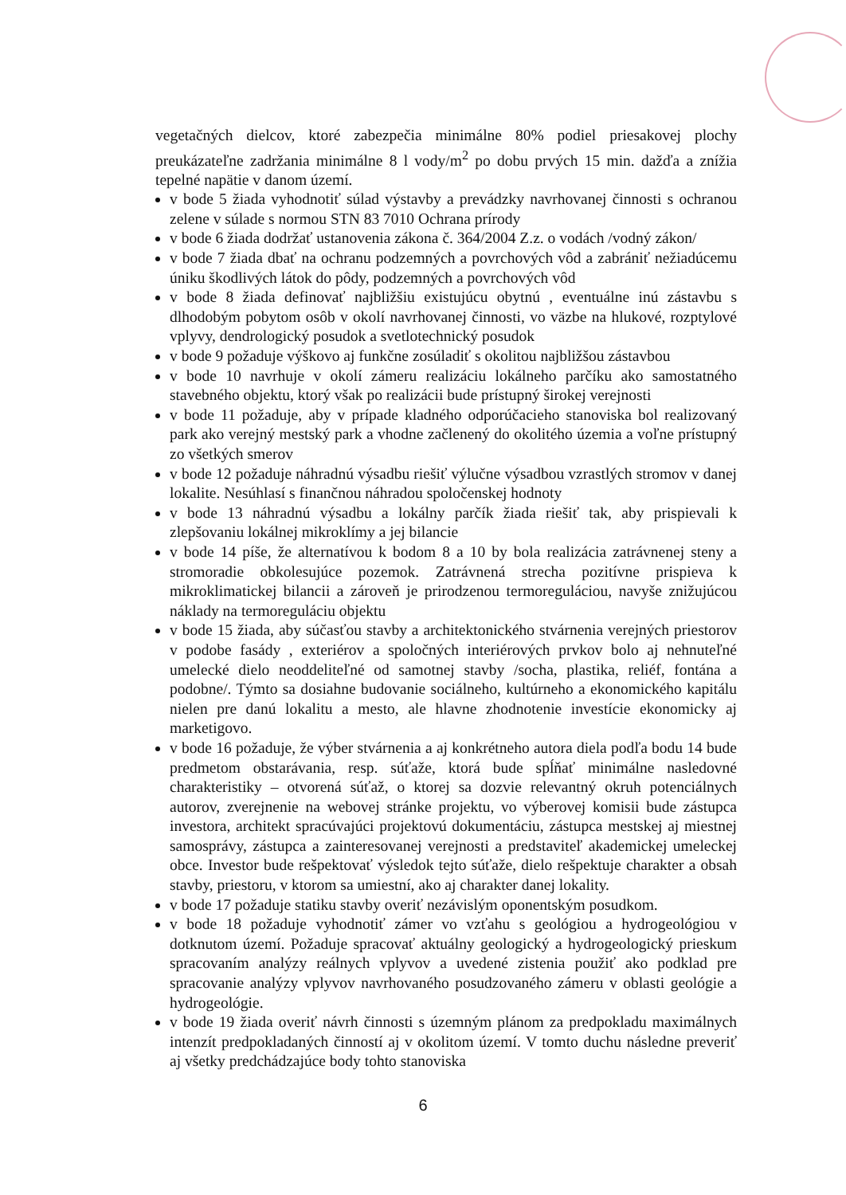vegetačných dielcov, ktoré zabezpečia minimálne 80% podiel priesakovej plochy preukázateľne zadržania minimálne 8 l vody/m<sup>2</sup> po dobu prvých 15 min. dažďa a znížia tepelné napätie v danom území.
v bode 5 žiada vyhodnotiť súlad výstavby a prevádzky navrhovanej činnosti s ochranou zelene v súlade s normou STN 83 7010 Ochrana prírody
v bode 6 žiada dodržať ustanovenia zákona č. 364/2004 Z.z. o vodách /vodný zákon/
v bode 7 žiada dbať na ochranu podzemných a povrchových vôd a zabrániť nežiadúcemu úniku škodlivých látok do pôdy, podzemných a povrchových vôd
v bode 8 žiada definovať najbližšiu existujúcu obytnú , eventuálne inú zástavbu s dlhodobým pobytom osôb v okolí navrhovanej činnosti, vo väzbe na hlukové, rozptylové vplyvy, dendrologický posudok a svetlotechnický posudok
v bode 9 požaduje výškovo aj funkčne zosúladiť s okolitou najbližšou zástavbou
v bode 10 navrhuje v okolí zámeru realizáciu lokálneho parčíku ako samostatného stavebného objektu, ktorý však po realizácii bude prístupný širokej verejnosti
v bode 11 požaduje, aby v prípade kladného odporúčacieho stanoviska bol realizovaný park ako verejný mestský park a vhodne začlenený do okolitého územia a voľne prístupný zo všetkých smerov
v bode 12 požaduje náhradnú výsadbu riešiť výlučne výsadbou vzrastlých stromov v danej lokalite. Nesúhlasí s finančnou náhradou spoločenskej hodnoty
v bode 13 náhradnú výsadbu a lokálny parčík žiada riešiť tak, aby prispievali k zlepšovaniu lokálnej mikroklímy a jej bilancie
v bode 14 píše, že alternatívou k bodom 8 a 10 by bola realizácia zatrávnenej steny a stromoradie obkolesujúce pozemok. Zatrávnená strecha pozitívne prispieva k mikroklimatickej bilancii a zároveň je prirodzenou termoreguláciou, navyše znižujúcou náklady na termoreguláciu objektu
v bode 15 žiada, aby súčasťou stavby a architektonického stvárnenia verejných priestorov v podobe fasády , exteriérov a spoločných interiérových prvkov bolo aj nehnuteľné umelecké dielo neoddeliteľné od samotnej stavby /socha, plastika, reliéf, fontána a podobne/. Týmto sa dosiahne budovanie sociálneho, kultúrneho a ekonomického kapitálu nielen pre danú lokalitu a mesto, ale hlavne zhodnotenie investície ekonomicky aj marketigovo.
v bode 16 požaduje, že výber stvárnenia a aj konkrétneho autora diela podľa bodu 14 bude predmetom obstarávania, resp. súťaže, ktorá bude spĺňať minimálne nasledovné charakteristiky – otvorená súťaž, o ktorej sa dozvie relevantný okruh potenciálnych autorov, zverejnenie na webovej stránke projektu, vo výberovej komisii bude zástupca investora, architekt spracúvajúci projektovú dokumentáciu, zástupca mestskej aj miestnej samosprávy, zástupca a zainteresovanej verejnosti a predstaviteľ akademickej umeleckej obce. Investor bude rešpektovať výsledok tejto súťaže, dielo rešpektuje charakter a obsah stavby, priestoru, v ktorom sa umiestní, ako aj charakter danej lokality.
v bode 17 požaduje statiku stavby overiť nezávislým oponentským posudkom.
v bode 18 požaduje vyhodnotiť zámer vo vzťahu s geológiou a hydrogeológiou v dotknutom území. Požaduje spracovať aktuálny geologický a hydrogeologický prieskum spracovaním analýzy reálnych vplyvov a uvedené zistenia použiť ako podklad pre spracovanie analýzy vplyvov navrhovaného posudzovaného zámeru v oblasti geológie a hydrogeológie.
v bode 19 žiada overiť návrh činnosti s územným plánom za predpokladu maximálnych intenzít predpokladaných činností aj v okolitom území. V tomto duchu následne preveriť aj všetky predchádzajúce body tohto stanoviska
6